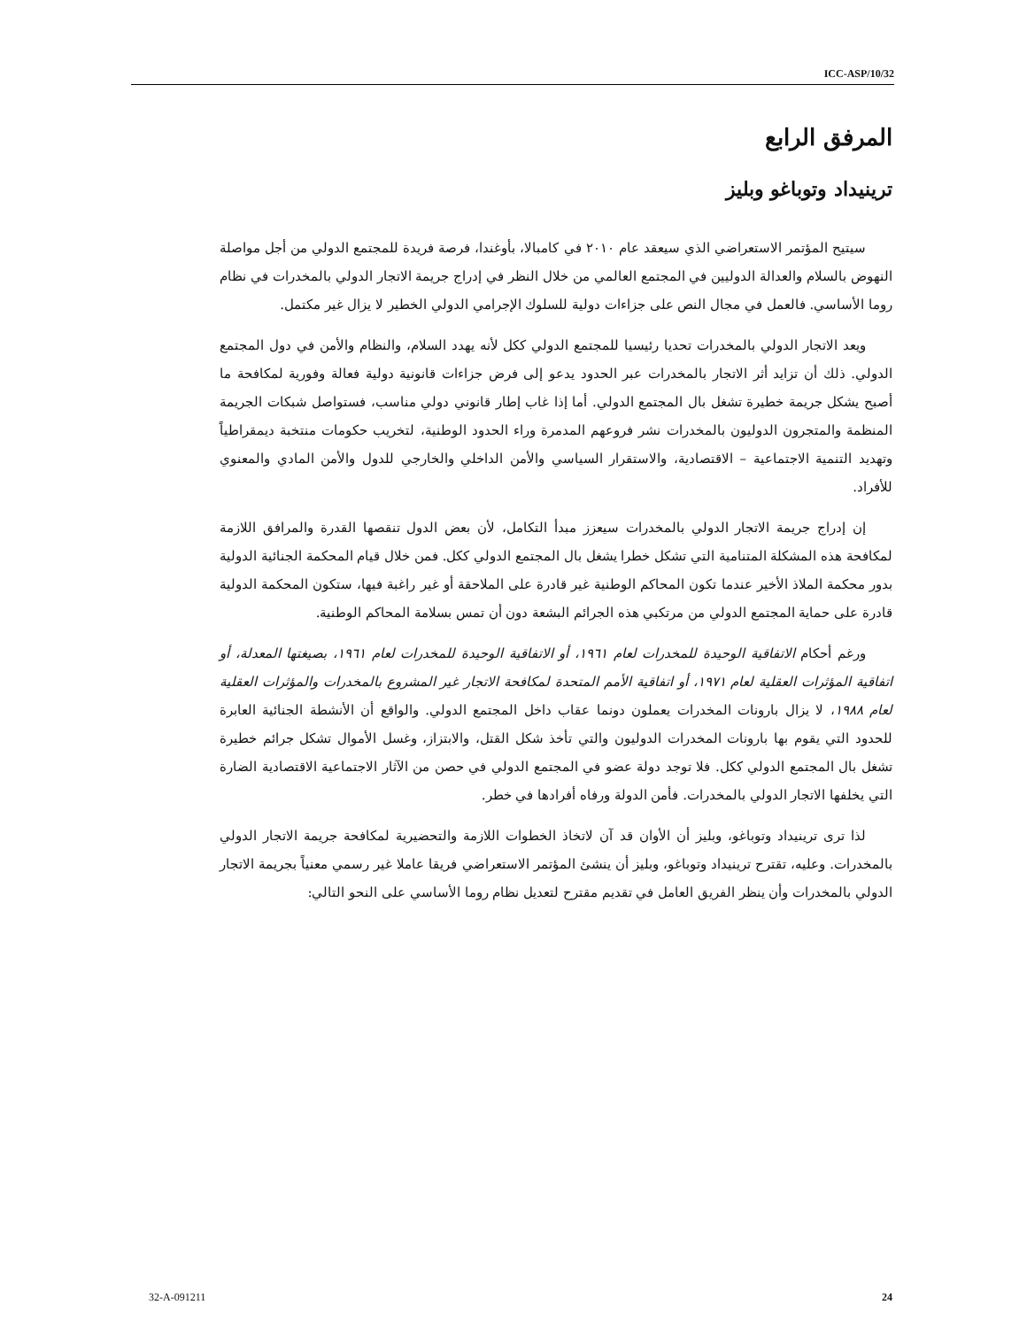ICC-ASP/10/32
المرفق الرابع
ترينيداد وتوباغو وبليز
سيتيح المؤتمر الاستعراضي الذي سيعقد عام ٢٠١٠ في كامبالا، بأوغندا، فرصة فريدة للمجتمع الدولي من أجل مواصلة النهوض بالسلام والعدالة الدوليين في المجتمع العالمي من خلال النظر في إدراج جريمة الاتجار الدولي بالمخدرات في نظام روما الأساسي. فالعمل في مجال النص على جزاءات دولية للسلوك الإجرامي الدولي الخطير لا يزال غير مكتمل.
ويعد الاتجار الدولي بالمخدرات تحديا رئيسيا للمجتمع الدولي ككل لأنه يهدد السلام، والنظام والأمن في دول المجتمع الدولي. ذلك أن تزايد أثر الاتجار بالمخدرات عبر الحدود يدعو إلى فرض جزاءات قانونية دولية فعالة وفورية لمكافحة ما أصبح يشكل جريمة خطيرة تشغل بال المجتمع الدولي. أما إذا غاب إطار قانوني دولي مناسب، فستواصل شبكات الجريمة المنظمة والمتجرون الدوليون بالمخدرات نشر فروعهم المدمرة وراء الحدود الوطنية، لتخريب حكومات منتخبة ديمقراطياً وتهديد التنمية الاجتماعية – الاقتصادية، والاستقرار السياسي والأمن الداخلي والخارجي للدول والأمن المادي والمعنوي للأفراد.
إن إدراج جريمة الاتجار الدولي بالمخدرات سيعزز مبدأ التكامل، لأن بعض الدول تنقصها القدرة والمرافق اللازمة لمكافحة هذه المشكلة المتنامية التي تشكل خطرا يشغل بال المجتمع الدولي ككل. فمن خلال قيام المحكمة الجنائية الدولية بدور محكمة الملاذ الأخير عندما تكون المحاكم الوطنية غير قادرة على الملاحقة أو غير راغبة فيها، ستكون المحكمة الدولية قادرة على حماية المجتمع الدولي من مرتكبي هذه الجرائم البشعة دون أن تمس بسلامة المحاكم الوطنية.
ورغم أحكام الاتفاقية الوحيدة للمخدرات لعام ١٩٦١، أو الاتفاقية الوحيدة للمخدرات لعام ١٩٦١، بصيغتها المعدلة، أو اتفاقية المؤثرات العقلية لعام ١٩٧١، أو اتفاقية الأمم المتحدة لمكافحة الاتجار غير المشروع بالمخدرات والمؤثرات العقلية لعام ١٩٨٨، لا يزال بارونات المخدرات يعملون دونما عقاب داخل المجتمع الدولي. والواقع أن الأنشطة الجنائية العابرة للحدود التي يقوم بها بارونات المخدرات الدوليون والتي تأخذ شكل القتل، والابتزاز، وغسل الأموال تشكل جرائم خطيرة تشغل بال المجتمع الدولي ككل. فلا توجد دولة عضو في المجتمع الدولي في حصن من الآثار الاجتماعية الاقتصادية الضارة التي يخلفها الاتجار الدولي بالمخدرات. فأمن الدولة ورفاه أفرادها في خطر.
لذا ترى ترينيداد وتوباغو، وبليز أن الأوان قد آن لاتخاذ الخطوات اللازمة والتحضيرية لمكافحة جريمة الاتجار الدولي بالمخدرات. وعليه، تقترح ترينيداد وتوباغو، وبليز أن ينشئ المؤتمر الاستعراضي فريقا عاملا غير رسمي معنياً بجريمة الاتجار الدولي بالمخدرات وأن ينظر الفريق العامل في تقديم مقترح لتعديل نظام روما الأساسي على النحو التالي:
32-A-091211 24